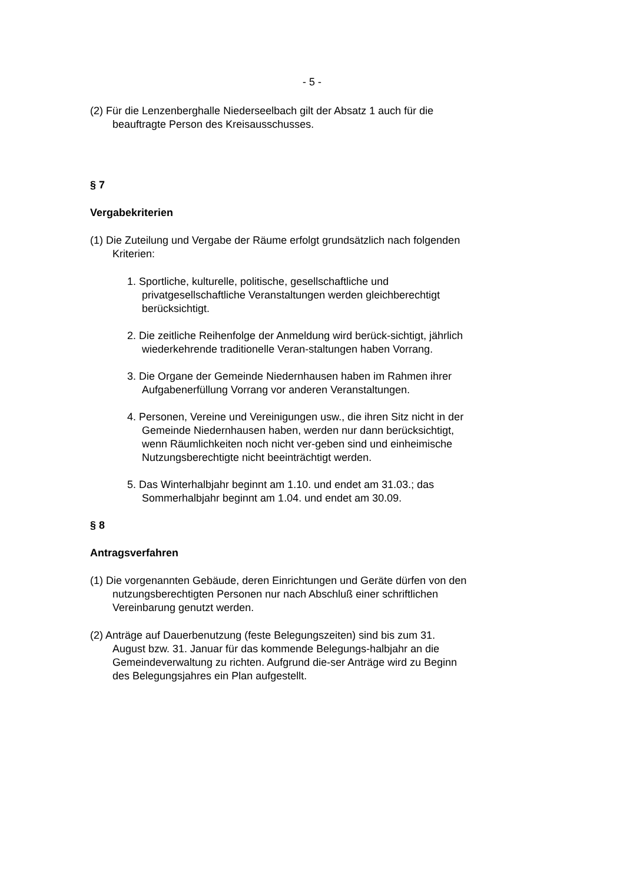- 5 -
(2) Für die Lenzenberghalle Niederseelbach gilt der Absatz 1 auch für die beauftragte Person des Kreisausschusses.
§ 7
Vergabekriterien
(1) Die Zuteilung und Vergabe der Räume erfolgt grundsätzlich nach folgenden Kriterien:
1. Sportliche, kulturelle, politische, gesellschaftliche und privatgesellschaftliche Veranstaltungen werden gleichberechtigt berücksichtigt.
2. Die zeitliche Reihenfolge der Anmeldung wird berück-sichtigt, jährlich wiederkehrende traditionelle Veran-staltungen haben Vorrang.
3. Die Organe der Gemeinde Niedernhausen haben im Rahmen ihrer Aufgabenerfüllung Vorrang vor anderen Veranstaltungen.
4. Personen, Vereine und Vereinigungen usw., die ihren Sitz nicht in der Gemeinde Niedernhausen haben, werden nur dann berücksichtigt, wenn Räumlichkeiten noch nicht ver-geben sind und einheimische Nutzungsberechtigte nicht beeinträchtigt werden.
5. Das Winterhalbjahr beginnt am 1.10. und endet am 31.03.; das Sommerhalbjahr beginnt am 1.04. und endet am 30.09.
§ 8
Antragsverfahren
(1) Die vorgenannten Gebäude, deren Einrichtungen und Geräte dürfen von den nutzungsberechtigten Personen nur nach Abschluß einer schriftlichen Vereinbarung genutzt werden.
(2) Anträge auf Dauerbenutzung (feste Belegungszeiten) sind bis zum 31. August bzw. 31. Januar für das kommende Belegungs-halbjahr an die Gemeindeverwaltung zu richten. Aufgrund die-ser Anträge wird zu Beginn des Belegungsjahres ein Plan aufgestellt.